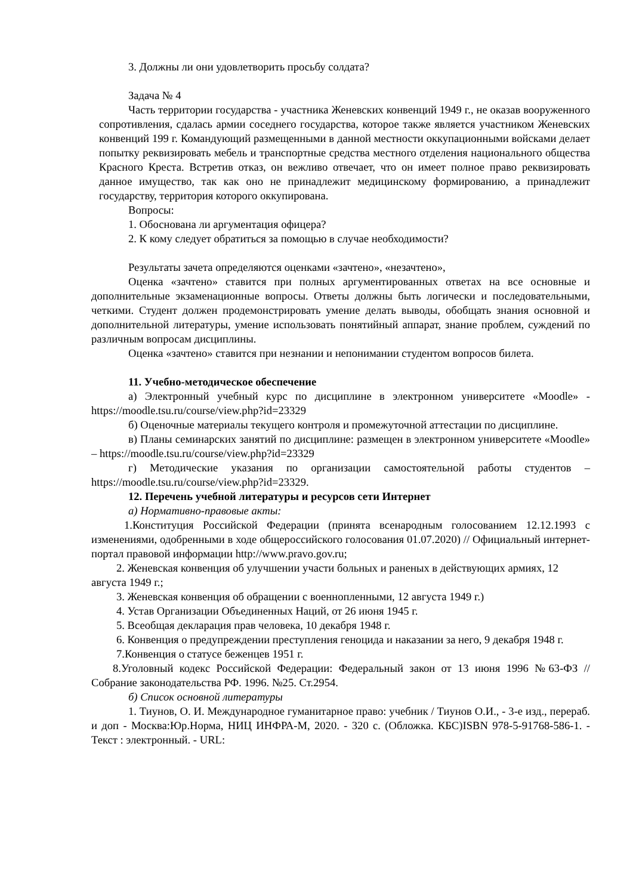3. Должны ли они удовлетворить просьбу солдата?
Задача № 4
Часть территории государства - участника Женевских конвенций 1949 г., не оказав вооруженного сопротивления, сдалась армии соседнего государства, которое также является участником Женевских конвенций 199 г. Командующий размещенными в данной местности оккупационными войсками делает попытку реквизировать мебель и транспортные средства местного отделения национального общества Красного Креста. Встретив отказ, он вежливо отвечает, что он имеет полное право реквизировать данное имущество, так как оно не принадлежит медицинскому формированию, а принадлежит государству, территория которого оккупирована.
Вопросы:
1. Обоснована ли аргументация офицера?
2. К кому следует обратиться за помощью в случае необходимости?
Результаты зачета определяются оценками «зачтено», «незачтено»,
Оценка «зачтено» ставится при полных аргументированных ответах на все основные и дополнительные экзаменационные вопросы. Ответы должны быть логически и последовательными, четкими. Студент должен продемонстрировать умение делать выводы, обобщать знания основной и дополнительной литературы, умение использовать понятийный аппарат, знание проблем, суждений по различным вопросам дисциплины.
Оценка «зачтено» ставится при незнании и непонимании студентом вопросов билета.
11. Учебно-методическое обеспечение
а) Электронный учебный курс по дисциплине в электронном университете «Moodle» - https://moodle.tsu.ru/course/view.php?id=23329
б) Оценочные материалы текущего контроля и промежуточной аттестации по дисциплине.
в) Планы семинарских занятий по дисциплине: размещен в электронном университете «Moodle» – https://moodle.tsu.ru/course/view.php?id=23329
г) Методические указания по организации самостоятельной работы студентов – https://moodle.tsu.ru/course/view.php?id=23329.
12. Перечень учебной литературы и ресурсов сети Интернет
а) Нормативно-правовые акты:
1.Конституция Российской Федерации (принята всенародным голосованием 12.12.1993 с изменениями, одобренными в ходе общероссийского голосования 01.07.2020) // Официальный интернет-портал правовой информации http://www.pravo.gov.ru;
2. Женевская конвенция об улучшении участи больных и раненых в действующих армиях, 12 августа 1949 г.;
3. Женевская конвенция об обращении с военнопленными, 12 августа 1949 г.)
4. Устав Организации Объединенных Наций, от 26 июня 1945 г.
5. Всеобщая декларация прав человека, 10 декабря 1948 г.
6. Конвенция о предупреждении преступления геноцида и наказании за него, 9 декабря 1948 г.
7.Конвенция о статусе беженцев 1951 г.
8.Уголовный кодекс Российской Федерации: Федеральный закон от 13 июня 1996 №63-ФЗ // Собрание законодательства РФ. 1996. №25. Ст.2954.
б) Список основной литературы
1. Тиунов, О. И. Международное гуманитарное право: учебник / Тиунов О.И., - 3-е изд., перераб. и доп - Москва:Юр.Норма, НИЦ ИНФРА-М, 2020. - 320 с. (Обложка. КБС)ISBN 978-5-91768-586-1. - Текст : электронный. - URL: